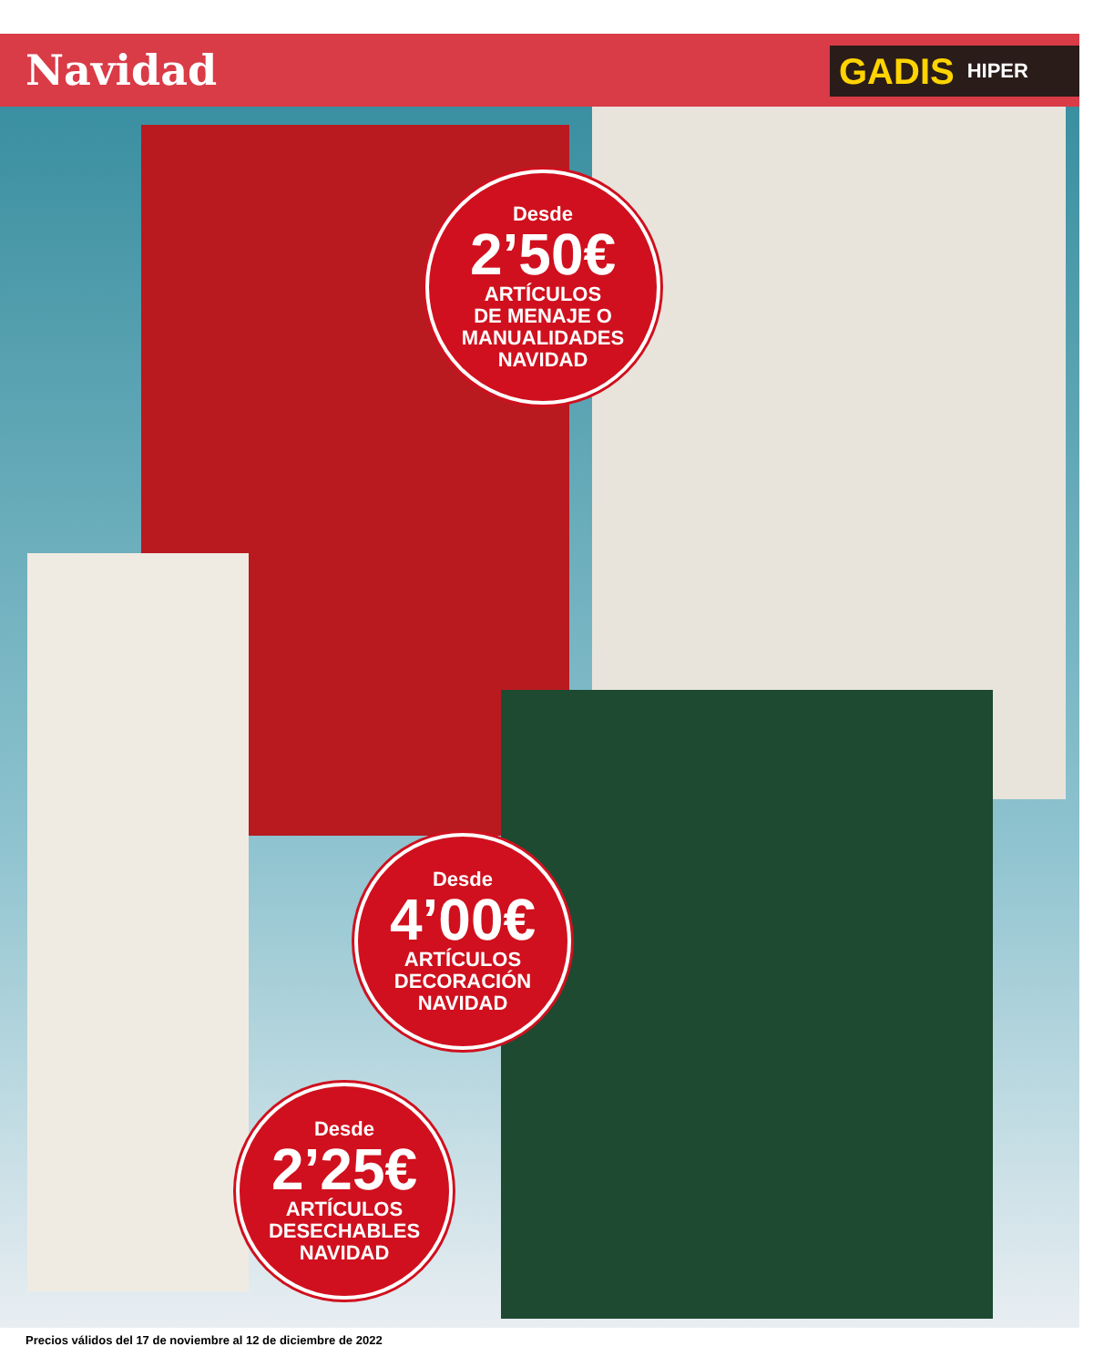Navidad GADIS HIPER
Desde
2’50€
ARTÍCULOS
DE MENAJE O
MANUALIDADES
NAVIDAD
Desde
4’00€
ARTÍCULOS
DECORACIÓN
NAVIDAD
Desde
2’25€
ARTÍCULOS
DESECHABLES
NAVIDAD
Precios válidos del 17 de noviembre al 12 de diciembre de 2022